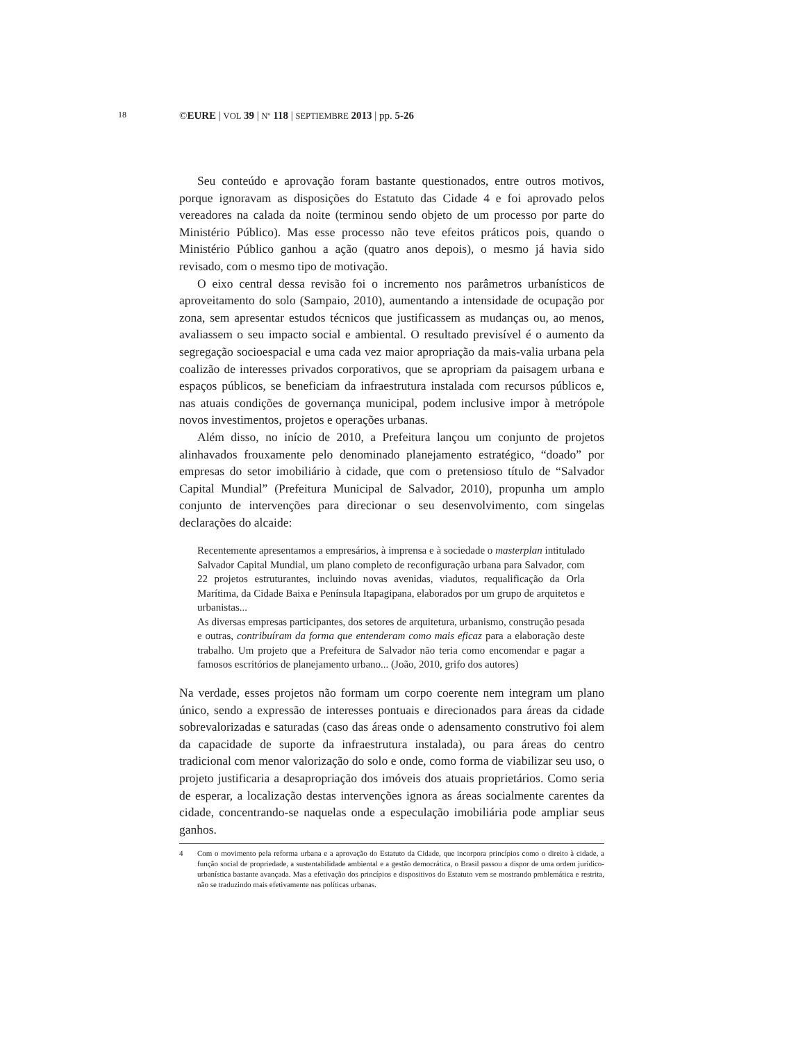18
©EURE | VOL 39 | Nº 118 | SEPTIEMBRE 2013 | pp. 5-26
Seu conteúdo e aprovação foram bastante questionados, entre outros motivos, porque ignoravam as disposições do Estatuto das Cidade 4 e foi aprovado pelos vereadores na calada da noite (terminou sendo objeto de um processo por parte do Ministério Público). Mas esse processo não teve efeitos práticos pois, quando o Ministério Público ganhou a ação (quatro anos depois), o mesmo já havia sido revisado, com o mesmo tipo de motivação.
O eixo central dessa revisão foi o incremento nos parâmetros urbanísticos de aproveitamento do solo (Sampaio, 2010), aumentando a intensidade de ocupação por zona, sem apresentar estudos técnicos que justificassem as mudanças ou, ao menos, avaliassem o seu impacto social e ambiental. O resultado previsível é o aumento da segregação socioespacial e uma cada vez maior apropriação da mais-valia urbana pela coalizão de interesses privados corporativos, que se apropriam da paisagem urbana e espaços públicos, se beneficiam da infraestrutura instalada com recursos públicos e, nas atuais condições de governança municipal, podem inclusive impor à metrópole novos investimentos, projetos e operações urbanas.
Além disso, no início de 2010, a Prefeitura lançou um conjunto de projetos alinhavados frouxamente pelo denominado planejamento estratégico, “doado” por empresas do setor imobiliário à cidade, que com o pretensioso título de “Salvador Capital Mundial” (Prefeitura Municipal de Salvador, 2010), propunha um amplo conjunto de intervenções para direcionar o seu desenvolvimento, com singelas declarações do alcaide:
Recentemente apresentamos a empresários, à imprensa e à sociedade o masterplan intitulado Salvador Capital Mundial, um plano completo de reconfiguração urbana para Salvador, com 22 projetos estruturantes, incluindo novas avenidas, viadutos, requalificação da Orla Marítima, da Cidade Baixa e Península Itapagipana, elaborados por um grupo de arquitetos e urbanistas...
As diversas empresas participantes, dos setores de arquitetura, urbanismo, construção pesada e outras, contribuíram da forma que entenderam como mais eficaz para a elaboração deste trabalho. Um projeto que a Prefeitura de Salvador não teria como encomendar e pagar a famosos escritórios de planejamento urbano... (João, 2010, grifo dos autores)
Na verdade, esses projetos não formam um corpo coerente nem integram um plano único, sendo a expressão de interesses pontuais e direcionados para áreas da cidade sobrevalorizadas e saturadas (caso das áreas onde o adensamento construtivo foi alem da capacidade de suporte da infraestrutura instalada), ou para áreas do centro tradicional com menor valorização do solo e onde, como forma de viabilizar seu uso, o projeto justificaria a desapropriação dos imóveis dos atuais proprietários. Como seria de esperar, a localização destas intervenções ignora as áreas socialmente carentes da cidade, concentrando-se naquelas onde a especulação imobiliária pode ampliar seus ganhos.
4 Com o movimento pela reforma urbana e a aprovação do Estatuto da Cidade, que incorpora princípios como o direito à cidade, a função social de propriedade, a sustentabilidade ambiental e a gestão democrática, o Brasil passou a dispor de uma ordem jurídico-urbanística bastante avançada. Mas a efetivação dos princípios e dispositivos do Estatuto vem se mostrando problemática e restrita, não se traduzindo mais efetivamente nas políticas urbanas.